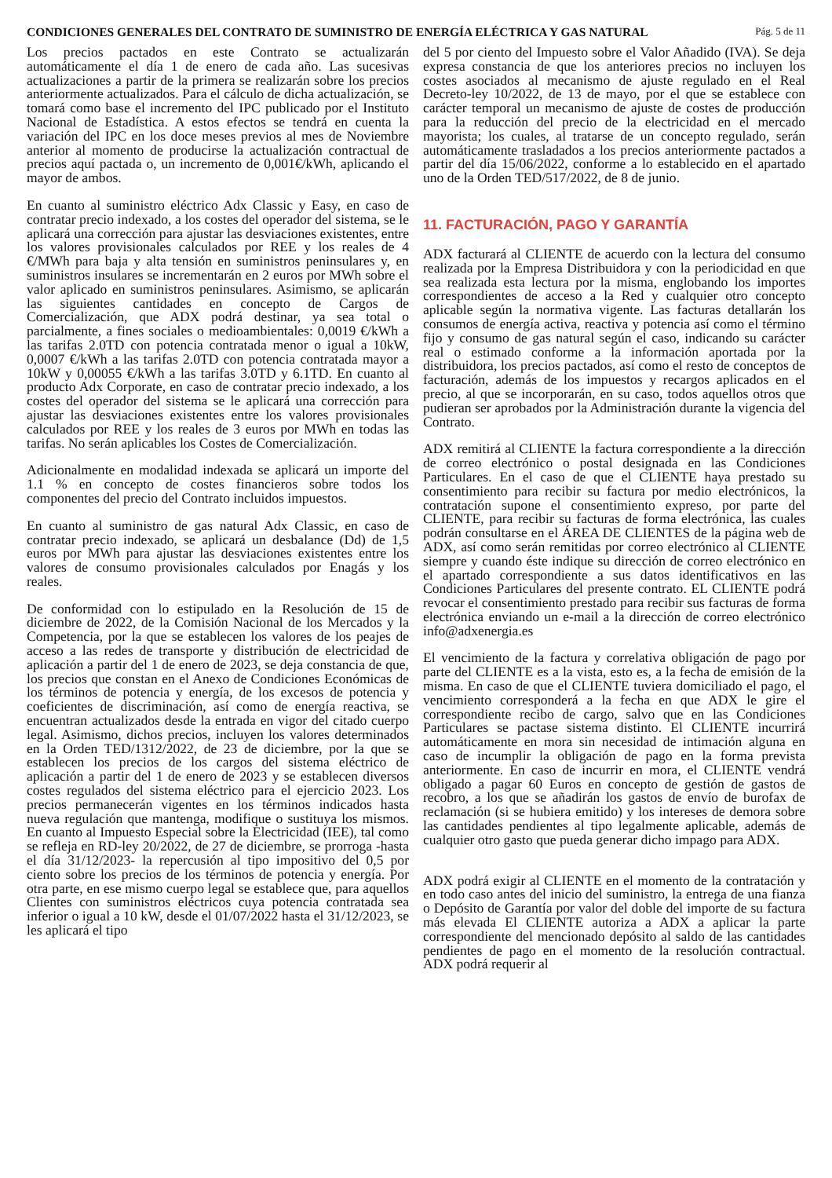CONDICIONES GENERALES DEL CONTRATO DE SUMINISTRO DE ENERGÍA ELÉCTRICA Y GAS NATURAL Pág. 5 de 11
Los precios pactados en este Contrato se actualizarán automáticamente el día 1 de enero de cada año. Las sucesivas actualizaciones a partir de la primera se realizarán sobre los precios anteriormente actualizados. Para el cálculo de dicha actualización, se tomará como base el incremento del IPC publicado por el Instituto Nacional de Estadística. A estos efectos se tendrá en cuenta la variación del IPC en los doce meses previos al mes de Noviembre anterior al momento de producirse la actualización contractual de precios aquí pactada o, un incremento de 0,001€/kWh, aplicando el mayor de ambos.
En cuanto al suministro eléctrico Adx Classic y Easy, en caso de contratar precio indexado, a los costes del operador del sistema, se le aplicará una corrección para ajustar las desviaciones existentes, entre los valores provisionales calculados por REE y los reales de 4 €/MWh para baja y alta tensión en suministros peninsulares y, en suministros insulares se incrementarán en 2 euros por MWh sobre el valor aplicado en suministros peninsulares. Asimismo, se aplicarán las siguientes cantidades en concepto de Cargos de Comercialización, que ADX podrá destinar, ya sea total o parcialmente, a fines sociales o medioambientales: 0,0019 €/kWh a las tarifas 2.0TD con potencia contratada menor o igual a 10kW, 0,0007 €/kWh a las tarifas 2.0TD con potencia contratada mayor a 10kW y 0,00055 €/kWh a las tarifas 3.0TD y 6.1TD. En cuanto al producto Adx Corporate, en caso de contratar precio indexado, a los costes del operador del sistema se le aplicará una corrección para ajustar las desviaciones existentes entre los valores provisionales calculados por REE y los reales de 3 euros por MWh en todas las tarifas. No serán aplicables los Costes de Comercialización.
Adicionalmente en modalidad indexada se aplicará un importe del 1.1 % en concepto de costes financieros sobre todos los componentes del precio del Contrato incluidos impuestos.
En cuanto al suministro de gas natural Adx Classic, en caso de contratar precio indexado, se aplicará un desbalance (Dd) de 1,5 euros por MWh para ajustar las desviaciones existentes entre los valores de consumo provisionales calculados por Enagás y los reales.
De conformidad con lo estipulado en la Resolución de 15 de diciembre de 2022, de la Comisión Nacional de los Mercados y la Competencia, por la que se establecen los valores de los peajes de acceso a las redes de transporte y distribución de electricidad de aplicación a partir del 1 de enero de 2023, se deja constancia de que, los precios que constan en el Anexo de Condiciones Económicas de los términos de potencia y energía, de los excesos de potencia y coeficientes de discriminación, así como de energía reactiva, se encuentran actualizados desde la entrada en vigor del citado cuerpo legal. Asimismo, dichos precios, incluyen los valores determinados en la Orden TED/1312/2022, de 23 de diciembre, por la que se establecen los precios de los cargos del sistema eléctrico de aplicación a partir del 1 de enero de 2023 y se establecen diversos costes regulados del sistema eléctrico para el ejercicio 2023. Los precios permanecerán vigentes en los términos indicados hasta nueva regulación que mantenga, modifique o sustituya los mismos. En cuanto al Impuesto Especial sobre la Electricidad (IEE), tal como se refleja en RD-ley 20/2022, de 27 de diciembre, se prorroga -hasta el día 31/12/2023- la repercusión al tipo impositivo del 0,5 por ciento sobre los precios de los términos de potencia y energía. Por otra parte, en ese mismo cuerpo legal se establece que, para aquellos Clientes con suministros eléctricos cuya potencia contratada sea inferior o igual a 10 kW, desde el 01/07/2022 hasta el 31/12/2023, se les aplicará el tipo
del 5 por ciento del Impuesto sobre el Valor Añadido (IVA). Se deja expresa constancia de que los anteriores precios no incluyen los costes asociados al mecanismo de ajuste regulado en el Real Decreto-ley 10/2022, de 13 de mayo, por el que se establece con carácter temporal un mecanismo de ajuste de costes de producción para la reducción del precio de la electricidad en el mercado mayorista; los cuales, al tratarse de un concepto regulado, serán automáticamente trasladados a los precios anteriormente pactados a partir del día 15/06/2022, conforme a lo establecido en el apartado uno de la Orden TED/517/2022, de 8 de junio.
11. FACTURACIÓN, PAGO Y GARANTÍA
ADX facturará al CLIENTE de acuerdo con la lectura del consumo realizada por la Empresa Distribuidora y con la periodicidad en que sea realizada esta lectura por la misma, englobando los importes correspondientes de acceso a la Red y cualquier otro concepto aplicable según la normativa vigente. Las facturas detallarán los consumos de energía activa, reactiva y potencia así como el término fijo y consumo de gas natural según el caso, indicando su carácter real o estimado conforme a la información aportada por la distribuidora, los precios pactados, así como el resto de conceptos de facturación, además de los impuestos y recargos aplicados en el precio, al que se incorporarán, en su caso, todos aquellos otros que pudieran ser aprobados por la Administración durante la vigencia del Contrato.
ADX remitirá al CLIENTE la factura correspondiente a la dirección de correo electrónico o postal designada en las Condiciones Particulares. En el caso de que el CLIENTE haya prestado su consentimiento para recibir su factura por medio electrónicos, la contratación supone el consentimiento expreso, por parte del CLIENTE, para recibir su facturas de forma electrónica, las cuales podrán consultarse en el ÁREA DE CLIENTES de la página web de ADX, así como serán remitidas por correo electrónico al CLIENTE siempre y cuando éste indique su dirección de correo electrónico en el apartado correspondiente a sus datos identificativos en las Condiciones Particulares del presente contrato. EL CLIENTE podrá revocar el consentimiento prestado para recibir sus facturas de forma electrónica enviando un e-mail a la dirección de correo electrónico info@adxenergia.es
El vencimiento de la factura y correlativa obligación de pago por parte del CLIENTE es a la vista, esto es, a la fecha de emisión de la misma. En caso de que el CLIENTE tuviera domiciliado el pago, el vencimiento corresponderá a la fecha en que ADX le gire el correspondiente recibo de cargo, salvo que en las Condiciones Particulares se pactase sistema distinto. El CLIENTE incurrirá automáticamente en mora sin necesidad de intimación alguna en caso de incumplir la obligación de pago en la forma prevista anteriormente. En caso de incurrir en mora, el CLIENTE vendrá obligado a pagar 60 Euros en concepto de gestión de gastos de recobro, a los que se añadirán los gastos de envío de burofax de reclamación (si se hubiera emitido) y los intereses de demora sobre las cantidades pendientes al tipo legalmente aplicable, además de cualquier otro gasto que pueda generar dicho impago para ADX.
ADX podrá exigir al CLIENTE en el momento de la contratación y en todo caso antes del inicio del suministro, la entrega de una fianza o Depósito de Garantía por valor del doble del importe de su factura más elevada El CLIENTE autoriza a ADX a aplicar la parte correspondiente del mencionado depósito al saldo de las cantidades pendientes de pago en el momento de la resolución contractual. ADX podrá requerir al